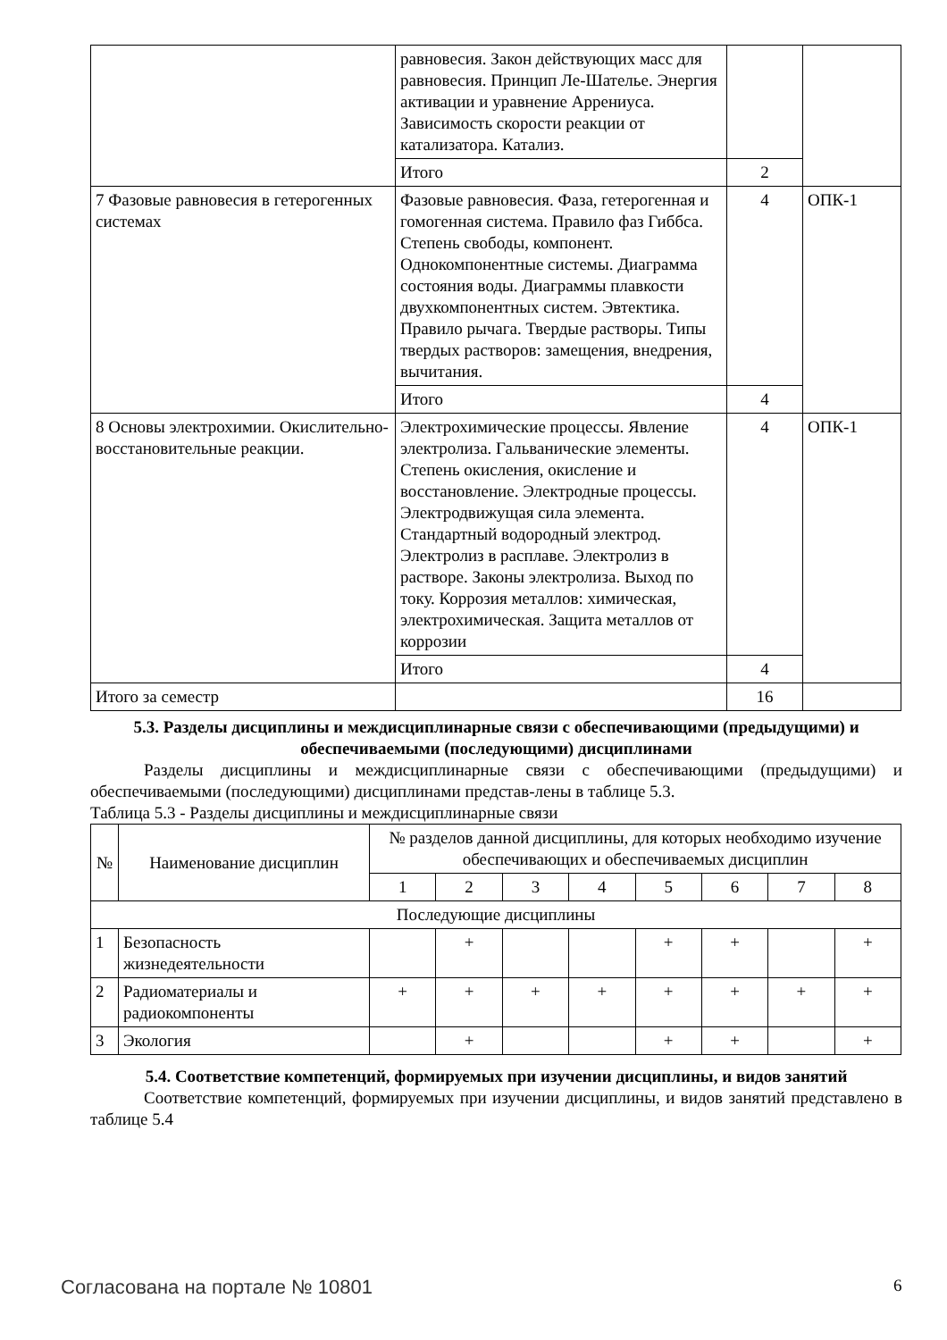| | равновесия. Закон действующих масс для равновесия. Принцип Ле-Шателье. Энергия активации и уравнение Аррениуса. Зависимость скорости реакции от катализатора. Катализ. | | |
| | Итого | 2 | |
| 7 Фазовые равновесия в гетерогенных системах | Фазовые равновесия. Фаза, гетерогенная и гомогенная система. Правило фаз Гиббса. Степень свободы, компонент. Однокомпонентные системы. Диаграмма состояния воды. Диаграммы плавкости двухкомпонентных систем. Эвтектика. Правило рычага. Твердые растворы. Типы твердых растворов: замещения, внедрения, вычитания. | 4 | ОПК-1 |
| | Итого | 4 | |
| 8 Основы электрохимии. Окислительно-восстановительные реакции. | Электрохимические процессы. Явление электролиза. Гальванические элементы. Степень окисления, окисление и восстановление. Электродные процессы. Электродвижущая сила элемента. Стандартный водородный электрод. Электролиз в расплаве. Электролиз в растворе. Законы электролиза. Выход по току. Коррозия металлов: химическая, электрохимическая. Защита металлов от коррозии | 4 | ОПК-1 |
| | Итого | 4 | |
| Итого за семестр | | 16 | |
5.3. Разделы дисциплины и междисциплинарные связи с обеспечивающими (предыдущими) и обеспечиваемыми (последующими) дисциплинами
Разделы дисциплины и междисциплинарные связи с обеспечивающими (предыдущими) и обеспечиваемыми (последующими) дисциплинами представ-лены в таблице 5.3.
Таблица 5.3 - Разделы дисциплины и междисциплинарные связи
| № | Наименование дисциплин | № разделов данной дисциплины, для которых необходимо изучение обеспечивающих и обеспечиваемых дисциплин | | | | | | | |
| --- | --- | --- | --- | --- | --- | --- | --- | --- | --- |
| | | 1 | 2 | 3 | 4 | 5 | 6 | 7 | 8 |
| Последующие дисциплины | | | | | | | | | |
| 1 | Безопасность жизнедеятельности | | + | | | + | + | | + |
| 2 | Радиоматериалы и радиокомпоненты | + | + | + | + | + | + | + | + |
| 3 | Экология | | + | | | + | + | | + |
5.4. Соответствие компетенций, формируемых при изучении дисциплины, и видов занятий
Соответствие компетенций, формируемых при изучении дисциплины, и видов занятий представлено в таблице 5.4
Согласована на портале № 10801 6